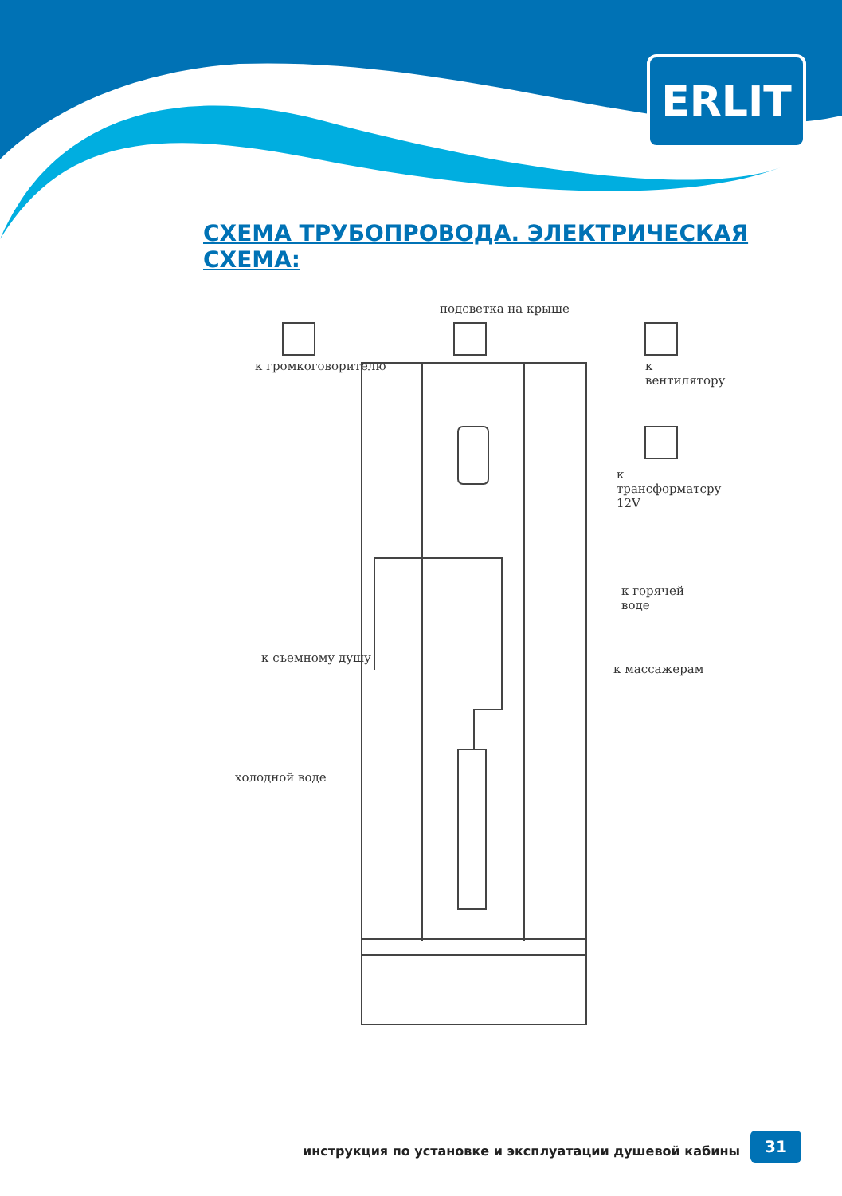ERLIT
СХЕМА ТРУБОПРОВОДА. ЭЛЕКТРИЧЕСКАЯ СХЕМА:
подсветка на крыше
к громкоговорителю к вентилятору
к трансформатсру 12V
к горячей воде
к съемному душу
к массажерам
холодной воде
инструкция по установке и эксплуатации душевой кабины
31